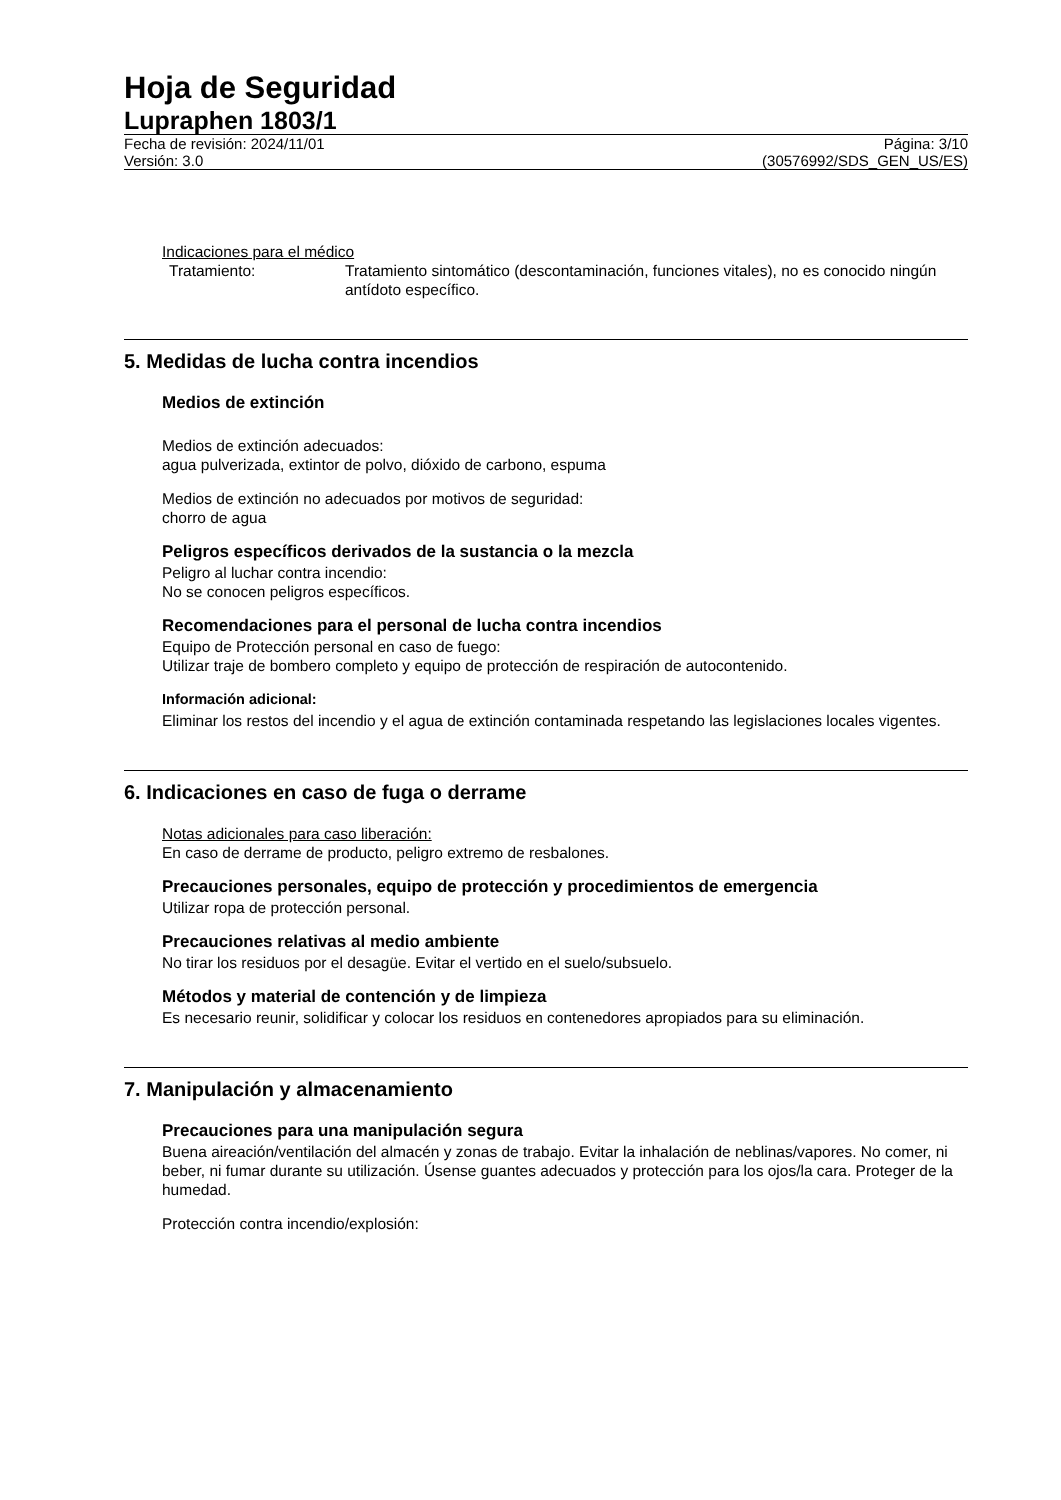Hoja de Seguridad
Lupraphen 1803/1
Fecha de revisión: 2024/11/01 Página: 3/10
Versión: 3.0 (30576992/SDS_GEN_US/ES)
Indicaciones para el médico
Tratamiento: Tratamiento sintomático (descontaminación, funciones vitales), no es conocido ningún antídoto específico.
5. Medidas de lucha contra incendios
Medios de extinción
Medios de extinción adecuados:
agua pulverizada, extintor de polvo, dióxido de carbono, espuma
Medios de extinción no adecuados por motivos de seguridad:
chorro de agua
Peligros específicos derivados de la sustancia o la mezcla
Peligro al luchar contra incendio:
No se conocen peligros específicos.
Recomendaciones para el personal de lucha contra incendios
Equipo de Protección personal en caso de fuego:
Utilizar traje de bombero completo y equipo de protección de respiración de autocontenido.
Información adicional:
Eliminar los restos del incendio y el agua de extinción contaminada respetando las legislaciones locales vigentes.
6. Indicaciones en caso de fuga o derrame
Notas adicionales para caso liberación:
En caso de derrame de producto, peligro extremo de resbalones.
Precauciones personales, equipo de protección y procedimientos de emergencia
Utilizar ropa de protección personal.
Precauciones relativas al medio ambiente
No tirar los residuos por el desagüe. Evitar el vertido en el suelo/subsuelo.
Métodos y material de contención y de limpieza
Es necesario reunir, solidificar y colocar los residuos en contenedores apropiados para su eliminación.
7. Manipulación y almacenamiento
Precauciones para una manipulación segura
Buena aireación/ventilación del almacén y zonas de trabajo. Evitar la inhalación de neblinas/vapores. No comer, ni beber, ni fumar durante su utilización. Úsense guantes adecuados y protección para los ojos/la cara. Proteger de la humedad.
Protección contra incendio/explosión: